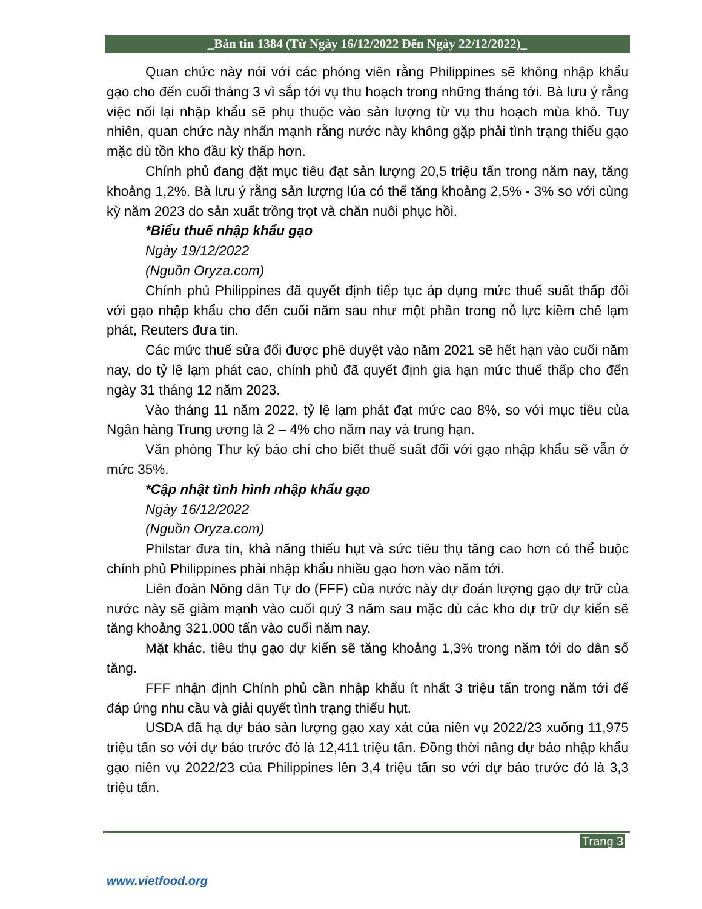_Bản tin 1384 (Từ Ngày 16/12/2022 Đến Ngày 22/12/2022)_
Quan chức này nói với các phóng viên rằng Philippines sẽ không nhập khẩu gạo cho đến cuối tháng 3 vì sắp tới vụ thu hoạch trong những tháng tới. Bà lưu ý rằng việc nối lại nhập khẩu sẽ phụ thuộc vào sản lượng từ vụ thu hoạch mùa khô. Tuy nhiên, quan chức này nhấn mạnh rằng nước này không gặp phải tình trạng thiếu gạo mặc dù tồn kho đầu kỳ thấp hơn.
Chính phủ đang đặt mục tiêu đạt sản lượng 20,5 triệu tấn trong năm nay, tăng khoảng 1,2%. Bà lưu ý rằng sản lượng lúa có thể tăng khoảng 2,5% - 3% so với cùng kỳ năm 2023 do sản xuất trồng trọt và chăn nuôi phục hồi.
*Biểu thuế nhập khẩu gạo
Ngày 19/12/2022
(Nguồn Oryza.com)
Chính phủ Philippines đã quyết định tiếp tục áp dụng mức thuế suất thấp đối với gạo nhập khẩu cho đến cuối năm sau như một phần trong nỗ lực kiềm chế lạm phát, Reuters đưa tin.
Các mức thuế sửa đổi được phê duyệt vào năm 2021 sẽ hết hạn vào cuối năm nay, do tỷ lệ lạm phát cao, chính phủ đã quyết định gia hạn mức thuế thấp cho đến ngày 31 tháng 12 năm 2023.
Vào tháng 11 năm 2022, tỷ lệ lạm phát đạt mức cao 8%, so với mục tiêu của Ngân hàng Trung ương là 2 – 4% cho năm nay và trung hạn.
Văn phòng Thư ký báo chí cho biết thuế suất đối với gạo nhập khẩu sẽ vẫn ở mức 35%.
*Cập nhật tình hình nhập khẩu gạo
Ngày 16/12/2022
(Nguồn Oryza.com)
Philstar đưa tin, khả năng thiếu hụt và sức tiêu thụ tăng cao hơn có thể buộc chính phủ Philippines phải nhập khẩu nhiều gạo hơn vào năm tới.
Liên đoàn Nông dân Tự do (FFF) của nước này dự đoán lượng gạo dự trữ của nước này sẽ giảm mạnh vào cuối quý 3 năm sau mặc dù các kho dự trữ dự kiến sẽ tăng khoảng 321.000 tấn vào cuối năm nay.
Mặt khác, tiêu thụ gạo dự kiến sẽ tăng khoảng 1,3% trong năm tới do dân số tăng.
FFF nhận định Chính phủ cần nhập khẩu ít nhất 3 triệu tấn trong năm tới để đáp ứng nhu cầu và giải quyết tình trạng thiếu hụt.
USDA đã hạ dự báo sản lượng gạo xay xát của niên vụ 2022/23 xuống 11,975 triệu tấn so với dự báo trước đó là 12,411 triệu tấn. Đồng thời nâng dự báo nhập khẩu gạo niên vụ 2022/23 của Philippines lên 3,4 triệu tấn so với dự báo trước đó là 3,3 triệu tấn.
Trang 3
www.vietfood.org